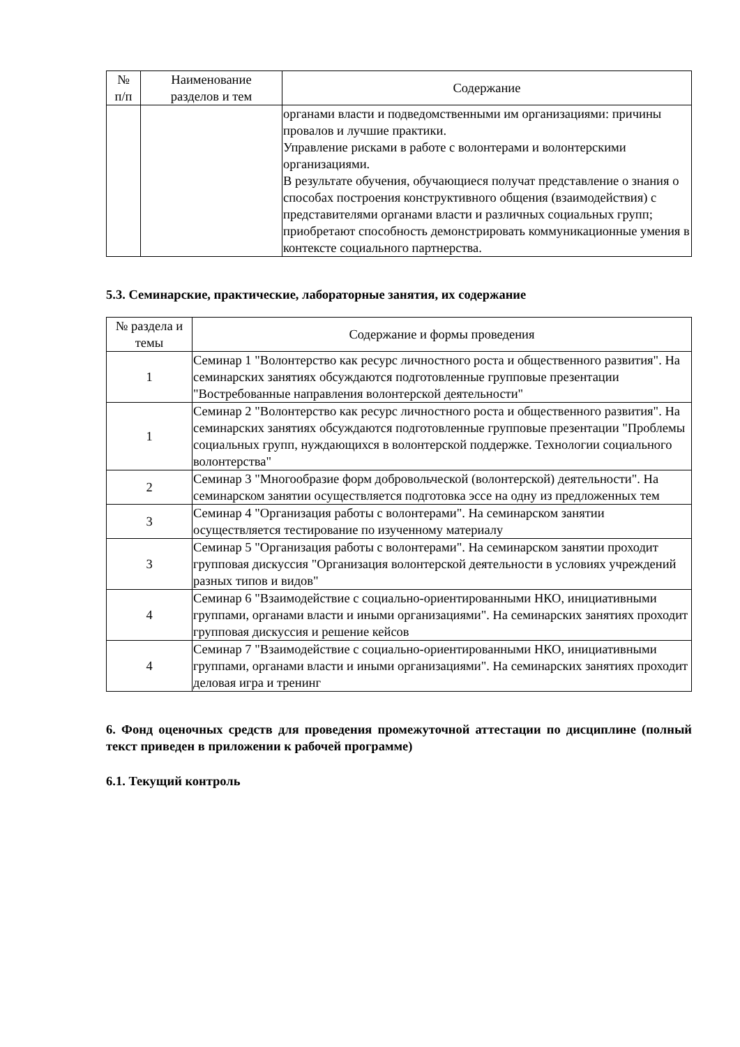| № п/п | Наименование разделов и тем | Содержание |
| --- | --- | --- |
| | | органами власти и подведомственными им организациями: причины провалов и лучшие практики. Управление рисками в работе с волонтерами и волонтерскими организациями. В результате обучения, обучающиеся получат представление о знания о способах построения конструктивного общения (взаимодействия) с представителями органами власти и различных социальных групп; приобретают способность демонстрировать коммуникационные умения в контексте социального партнерства. |
5.3. Семинарские, практические, лабораторные занятия, их содержание
| № раздела и темы | Содержание и формы проведения |
| --- | --- |
| 1 | Семинар 1 "Волонтерство как ресурс личностного роста и общественного развития". На семинарских занятиях обсуждаются подготовленные групповые презентации "Востребованные направления волонтерской деятельности" |
| 1 | Семинар 2 "Волонтерство как ресурс личностного роста и общественного развития". На семинарских занятиях обсуждаются подготовленные групповые презентации "Проблемы социальных групп, нуждающихся в волонтерской поддержке. Технологии социального волонтерства" |
| 2 | Семинар 3 "Многообразие форм добровольческой (волонтерской) деятельности". На семинарском занятии осуществляется подготовка эссе на одну из предложенных тем |
| 3 | Семинар 4 "Организация работы с волонтерами". На семинарском занятии осуществляется тестирование по изученному материалу |
| 3 | Семинар 5 "Организация работы с волонтерами". На семинарском занятии проходит групповая дискуссия "Организация волонтерской деятельности в условиях учреждений разных типов и видов" |
| 4 | Семинар 6 "Взаимодействие с социально-ориентированными НКО, инициативными группами, органами власти и иными организациями". На семинарских занятиях проходит групповая дискуссия и решение кейсов |
| 4 | Семинар 7 "Взаимодействие с социально-ориентированными НКО, инициативными группами, органами власти и иными организациями". На семинарских занятиях проходит деловая игра и тренинг |
6. Фонд оценочных средств для проведения промежуточной аттестации по дисциплине (полный текст приведен в приложении к рабочей программе)
6.1. Текущий контроль